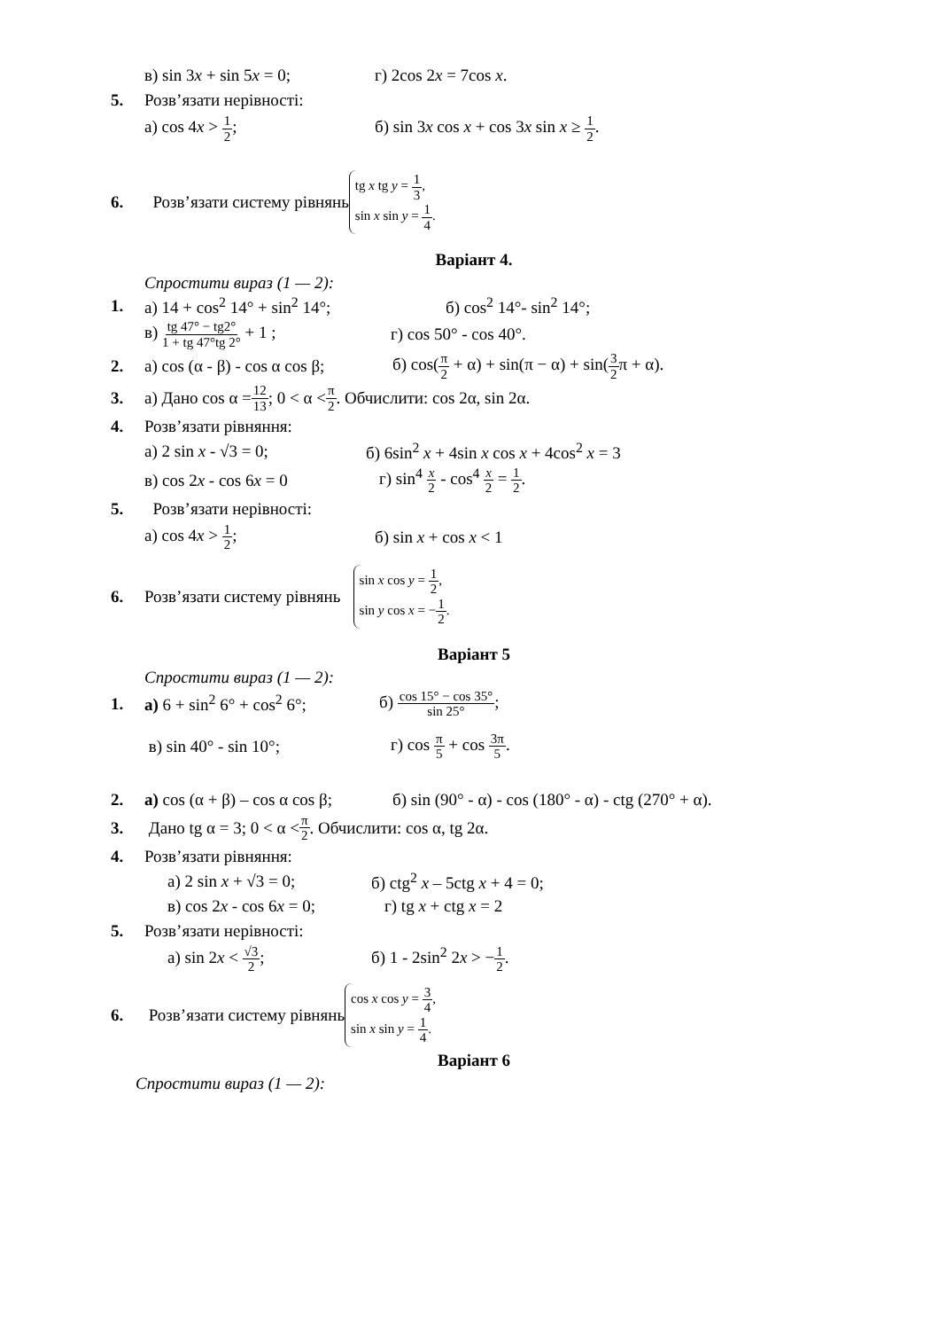в) sin 3x + sin 5x = 0; г) 2cos 2x = 7cos x.
5. Розв’язати нерівності:
а) cos 4x > 1 2; б) sin 3x cos x + cos 3x sin x ≥ 1 2.
6. Розв’язати систему рівнянь tg x tg y = 1 3,
sin x sin y = 1 4.
Варіант 4.
Спростити вираз (1 — 2):
1. а) 14 + cos<sup>2</sup> 14° + sin<sup>2</sup> 14°; б) cos<sup>2</sup> 14°- sin<sup>2</sup> 14°;
в) tg 47° − tg2° 1 + tg 47°tg 2° + 1 ; г) cos 50° - cos 40°.
2. а) cos (α - β) - cos α cos β; б) cos(π 2 + α) + sin(π − α) + sin(3 2π + α).
3. а) Дано cos α = 12 13; 0 < α < π 2. Обчислити: cos 2α, sin 2α.
4. Розв’язати рівняння:
а) 2 sin x - √3 = 0; б) 6sin<sup>2</sup> x + 4sin x cos x + 4cos<sup>2</sup> x = 3
в) cos 2x - cos 6x = 0 г) sin<sup>4</sup> x 2 - cos<sup>4</sup> x 2 = 1 2.
5. Розв’язати нерівності:
а) cos 4x > 1 2; б) sin x + cos x < 1
6. Розв’язати систему рівнянь sin x cos y = 1 2,
sin y cos x = −1 2.
Варіант 5
Спростити вираз (1 — 2):
1. а) 6 + sin<sup>2</sup> 6° + cos<sup>2</sup> 6°; б) cos 15° − cos 35° sin 25°;
в) sin 40° - sin 10°; г) cos π 5 + cos 3π 5.
2. а) cos (α + β) – cos α cos β; б) sin (90° - α) - cos (180° - α) - ctg (270° + α).
3. Дано tg α = 3; 0 < α < π 2. Обчислити: cos α, tg 2α.
4. Розв’язати рівняння:
а) 2 sin x + √3 = 0; б) ctg<sup>2</sup> x – 5ctg x + 4 = 0;
в) cos 2x - cos 6x = 0; г) tg x + ctg x = 2
5. Розв’язати нерівності:
а) sin 2x < √3 2; б) 1 - 2sin<sup>2</sup> 2x > −1 2.
6. Розв’язати систему рівнянь cos x cos y = 3 4,
sin x sin y = 1 4.
Варіант 6
Спростити вираз (1 — 2):